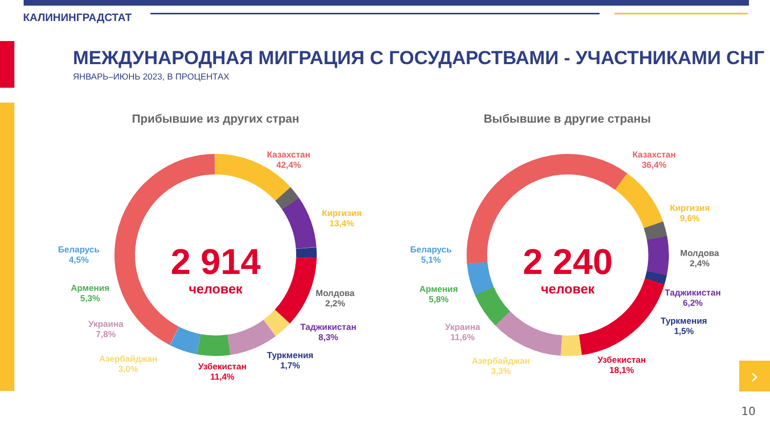КАЛИНИНГРАДСТАТ
МЕЖДУНАРОДНАЯ МИГРАЦИЯ С ГОСУДАРСТВАМИ - УЧАСТНИКАМИ СНГ
ЯНВАРЬ–ИЮНЬ 2023, В ПРОЦЕНТАХ
Прибывшие из других стран Выбывшие в другие страны
2 914
человек
2 240
человек
Казахстан
42,4%
Киргизия
13,4%
Молдова
2,2%
Таджикистан
8,3%
Туркмения
1,7%
Узбекистан
11,4%
Азербайджан
3,0%
Украина
7,8%
Армения
5,3%
Беларусь
4,5%
Казахстан
36,4%
Киргизия
9,6%
Молдова
2,4%
Таджикистан
6,2%
Туркмения
1,5%
Узбекистан
18,1%
Азербайджан
3,3%
Украина
11,6%
Армения
5,8%
Беларусь
5,1%
›
10